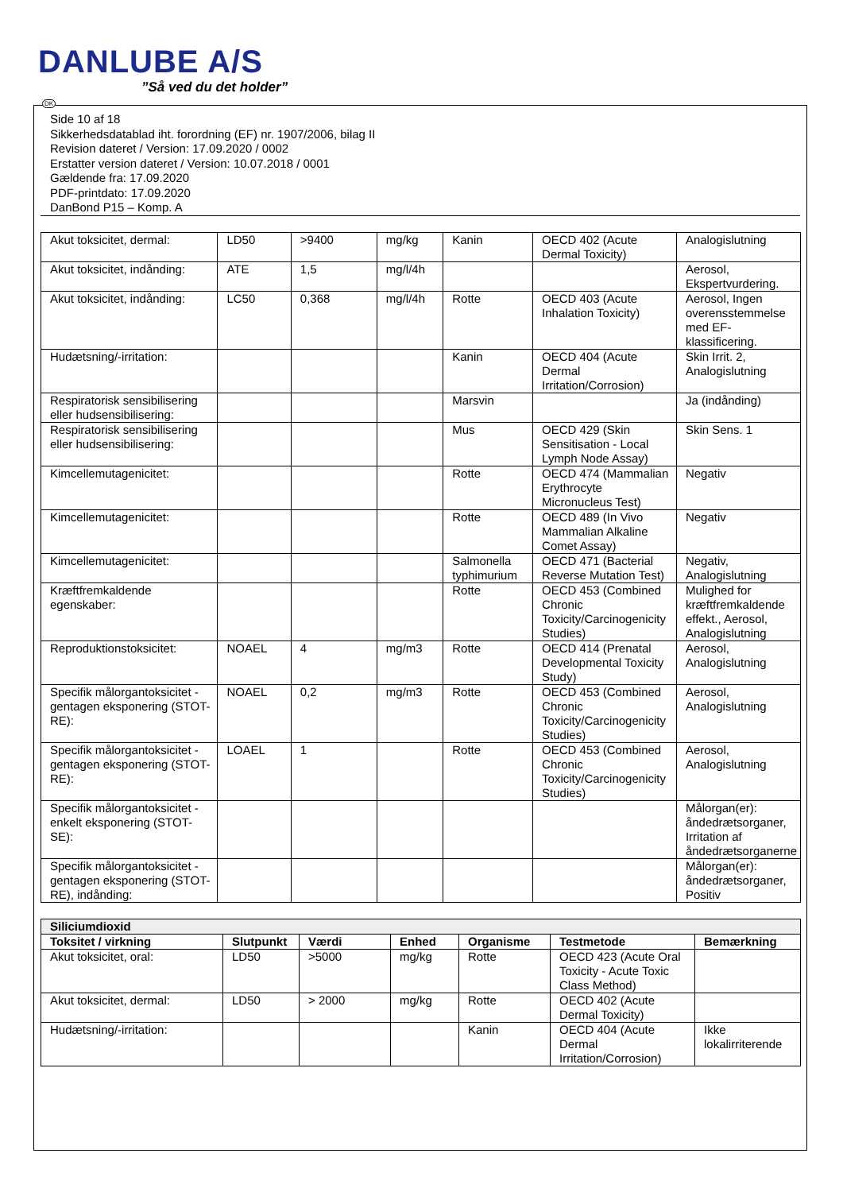DANLUBE A/S
”Så ved du det holder”
DK
Side 10 af 18
Sikkerhedsdatablad iht. forordning (EF) nr. 1907/2006, bilag II
Revision dateret / Version: 17.09.2020 / 0002
Erstatter version dateret / Version: 10.07.2018 / 0001
Gældende fra: 17.09.2020
PDF-printdato: 17.09.2020
DanBond P15 – Komp. A
| Akut toksicitet, dermal: | LD50 | >9400 | mg/kg | Kanin | OECD 402 (Acute Dermal Toxicity) | Analogislutning |
| Akut toksicitet, indånding: | ATE | 1,5 | mg/l/4h | | | Aerosol, Ekspertvurdering. |
| Akut toksicitet, indånding: | LC50 | 0,368 | mg/l/4h | Rotte | OECD 403 (Acute Inhalation Toxicity) | Aerosol, Ingen overensstemmelse med EF-klassificering. |
| Hudætsning/-irritation: | | | | Kanin | OECD 404 (Acute Dermal Irritation/Corrosion) | Skin Irrit. 2, Analogislutning |
| Respiratorisk sensibilisering eller hudsensibilisering: | | | | Marsvin | | Ja (indånding) |
| Respiratorisk sensibilisering eller hudsensibilisering: | | | | Mus | OECD 429 (Skin Sensitisation - Local Lymph Node Assay) | Skin Sens. 1 |
| Kimcellemutagenicitet: | | | | Rotte | OECD 474 (Mammalian Erythrocyte Micronucleus Test) | Negativ |
| Kimcellemutagenicitet: | | | | Rotte | OECD 489 (In Vivo Mammalian Alkaline Comet Assay) | Negativ |
| Kimcellemutagenicitet: | | | | Salmonella typhimurium | OECD 471 (Bacterial Reverse Mutation Test) | Negativ, Analogislutning |
| Kræftfremkaldende egenskaber: | | | | Rotte | OECD 453 (Combined Chronic Toxicity/Carcinogenicity Studies) | Mulighed for kræftfremkaldende effekt., Aerosol, Analogislutning |
| Reproduktionstoksicitet: | NOAEL | 4 | mg/m3 | Rotte | OECD 414 (Prenatal Developmental Toxicity Study) | Aerosol, Analogislutning |
| Specifik målorgantoksicitet - gentagen eksponering (STOT-RE): | NOAEL | 0,2 | mg/m3 | Rotte | OECD 453 (Combined Chronic Toxicity/Carcinogenicity Studies) | Aerosol, Analogislutning |
| Specifik målorgantoksicitet - gentagen eksponering (STOT-RE): | LOAEL | 1 | | Rotte | OECD 453 (Combined Chronic Toxicity/Carcinogenicity Studies) | Aerosol, Analogislutning |
| Specifik målorgantoksicitet - enkelt eksponering (STOT-SE): | | | | | | Målorgan(er): åndedrætsorganer, Irritation af åndedrætsorganerne |
| Specifik målorgantoksicitet - gentagen eksponering (STOT-RE), indånding: | | | | | | Målorgan(er): åndedrætsorganer, Positiv |
| Siliciumdioxid | | | | | | |
| Toksitet / virkning | Slutpunkt | Værdi | Enhed | Organisme | Testmetode | Bemærkning |
| Akut toksicitet, oral: | LD50 | >5000 | mg/kg | Rotte | OECD 423 (Acute Oral Toxicity - Acute Toxic Class Method) | |
| Akut toksicitet, dermal: | LD50 | > 2000 | mg/kg | Rotte | OECD 402 (Acute Dermal Toxicity) | |
| Hudætsning/-irritation: | | | | Kanin | OECD 404 (Acute Dermal Irritation/Corrosion) | Ikke lokalirriterende |